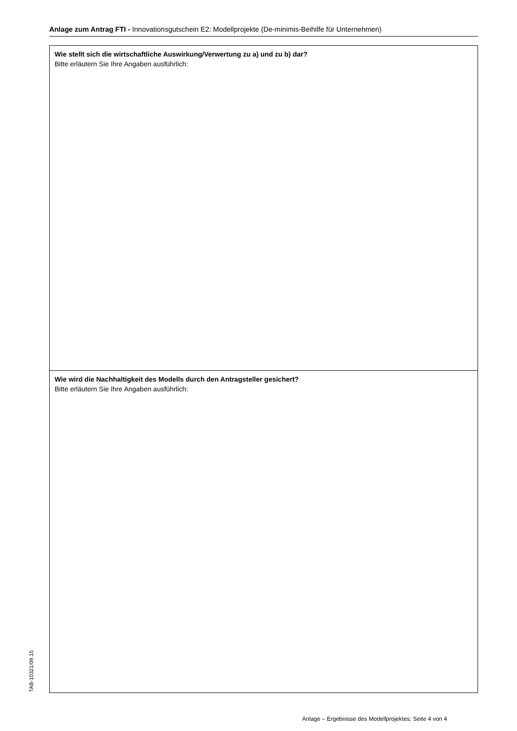Anlage zum Antrag FTI - Innovationsgutschein E2: Modellprojekte (De-minimis-Beihilfe für Unternehmen)
Wie stellt sich die wirtschaftliche Auswirkung/Verwertung zu a) und zu b) dar?
Bitte erläutern Sie Ihre Angaben ausführlich:
Wie wird die Nachhaltigkeit des Modells durch den Antragsteller gesichert?
Bitte erläutern Sie Ihre Angaben ausführlich:
TAB-10321/09.15
Anlage – Ergebnisse des Modellprojektes; Seite 4 von 4